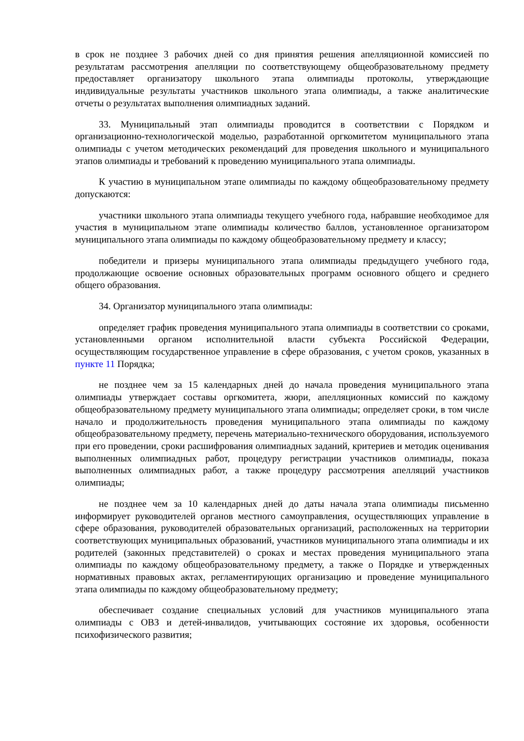в срок не позднее 3 рабочих дней со дня принятия решения апелляционной комиссией по результатам рассмотрения апелляции по соответствующему общеобразовательному предмету предоставляет организатору школьного этапа олимпиады протоколы, утверждающие индивидуальные результаты участников школьного этапа олимпиады, а также аналитические отчеты о результатах выполнения олимпиадных заданий.
33. Муниципальный этап олимпиады проводится в соответствии с Порядком и организационно-технологической моделью, разработанной оргкомитетом муниципального этапа олимпиады с учетом методических рекомендаций для проведения школьного и муниципального этапов олимпиады и требований к проведению муниципального этапа олимпиады.
К участию в муниципальном этапе олимпиады по каждому общеобразовательному предмету допускаются:
участники школьного этапа олимпиады текущего учебного года, набравшие необходимое для участия в муниципальном этапе олимпиады количество баллов, установленное организатором муниципального этапа олимпиады по каждому общеобразовательному предмету и классу;
победители и призеры муниципального этапа олимпиады предыдущего учебного года, продолжающие освоение основных образовательных программ основного общего и среднего общего образования.
34. Организатор муниципального этапа олимпиады:
определяет график проведения муниципального этапа олимпиады в соответствии со сроками, установленными органом исполнительной власти субъекта Российской Федерации, осуществляющим государственное управление в сфере образования, с учетом сроков, указанных в пункте 11 Порядка;
не позднее чем за 15 календарных дней до начала проведения муниципального этапа олимпиады утверждает составы оргкомитета, жюри, апелляционных комиссий по каждому общеобразовательному предмету муниципального этапа олимпиады; определяет сроки, в том числе начало и продолжительность проведения муниципального этапа олимпиады по каждому общеобразовательному предмету, перечень материально-технического оборудования, используемого при его проведении, сроки расшифрования олимпиадных заданий, критериев и методик оценивания выполненных олимпиадных работ, процедуру регистрации участников олимпиады, показа выполненных олимпиадных работ, а также процедуру рассмотрения апелляций участников олимпиады;
не позднее чем за 10 календарных дней до даты начала этапа олимпиады письменно информирует руководителей органов местного самоуправления, осуществляющих управление в сфере образования, руководителей образовательных организаций, расположенных на территории соответствующих муниципальных образований, участников муниципального этапа олимпиады и их родителей (законных представителей) о сроках и местах проведения муниципального этапа олимпиады по каждому общеобразовательному предмету, а также о Порядке и утвержденных нормативных правовых актах, регламентирующих организацию и проведение муниципального этапа олимпиады по каждому общеобразовательному предмету;
обеспечивает создание специальных условий для участников муниципального этапа олимпиады с ОВЗ и детей-инвалидов, учитывающих состояние их здоровья, особенности психофизического развития;